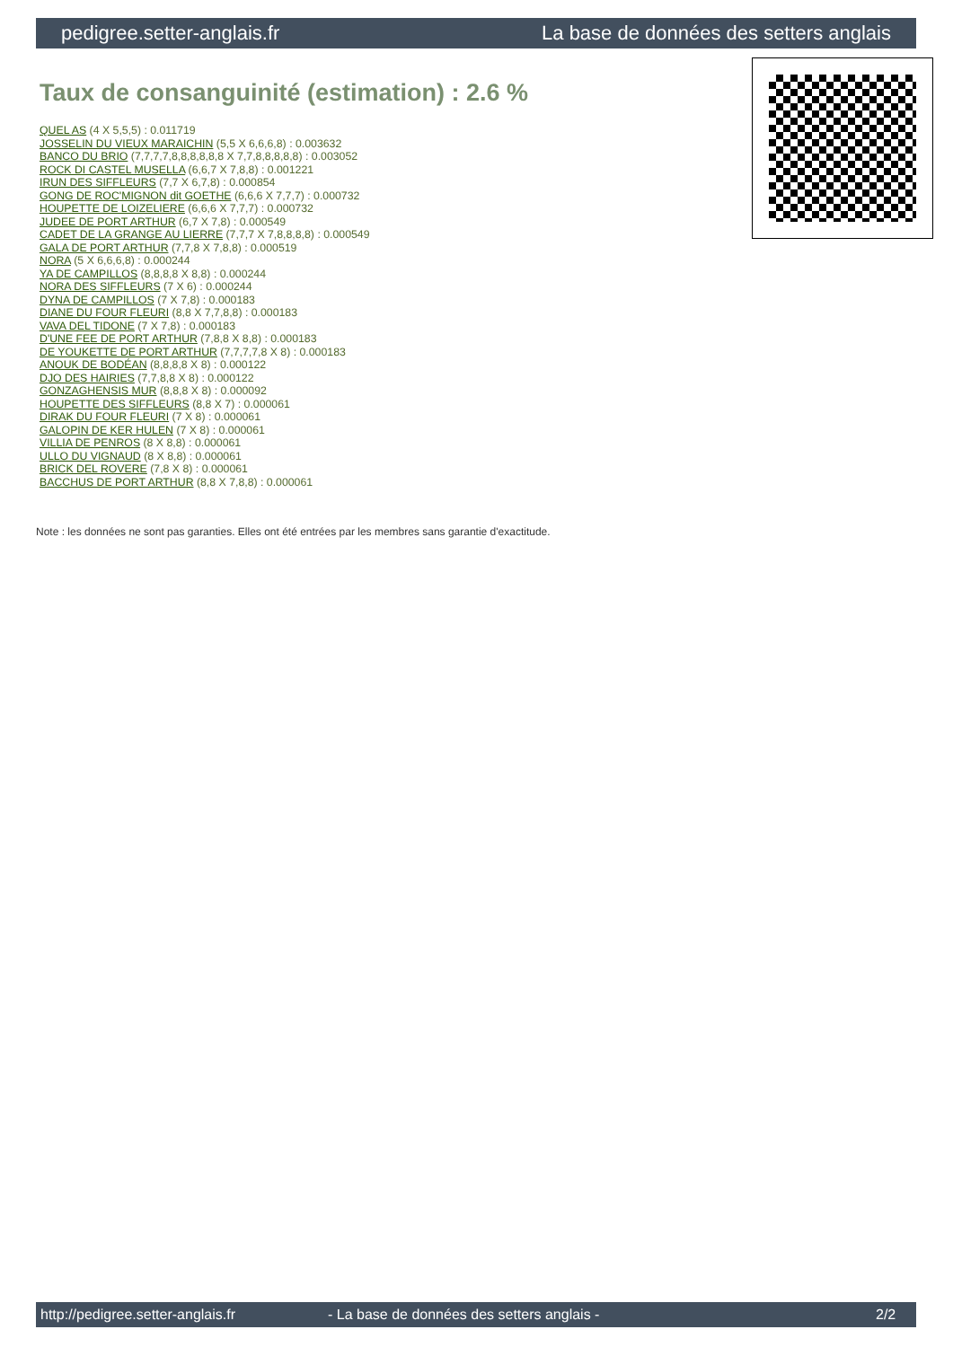pedigree.setter-anglais.fr La base de données des setters anglais
Taux de consanguinité (estimation) : 2.6 %
QUEL AS (4 X 5,5,5) : 0.011719
JOSSELIN DU VIEUX MARAICHIN (5,5 X 6,6,6,8) : 0.003632
BANCO DU BRIO (7,7,7,7,8,8,8,8,8,8 X 7,7,8,8,8,8,8) : 0.003052
ROCK DI CASTEL MUSELLA (6,6,7 X 7,8,8) : 0.001221
IRUN DES SIFFLEURS (7,7 X 6,7,8) : 0.000854
GONG DE ROC'MIGNON dit GOETHE (6,6,6 X 7,7,7) : 0.000732
HOUPETTE DE LOIZELIERE (6,6,6 X 7,7,7) : 0.000732
JUDEE DE PORT ARTHUR (6,7 X 7,8) : 0.000549
CADET DE LA GRANGE AU LIERRE (7,7,7 X 7,8,8,8,8) : 0.000549
GALA DE PORT ARTHUR (7,7,8 X 7,8,8) : 0.000519
NORA (5 X 6,6,6,8) : 0.000244
YA DE CAMPILLOS (8,8,8,8 X 8,8) : 0.000244
NORA DES SIFFLEURS (7 X 6) : 0.000244
DYNA DE CAMPILLOS (7 X 7,8) : 0.000183
DIANE DU FOUR FLEURI (8,8 X 7,7,8,8) : 0.000183
VAVA DEL TIDONE (7 X 7,8) : 0.000183
D'UNE FEE DE PORT ARTHUR (7,8,8 X 8,8) : 0.000183
DE YOUKETTE DE PORT ARTHUR (7,7,7,7,8 X 8) : 0.000183
ANOUK DE BODÉAN (8,8,8,8 X 8) : 0.000122
DJO DES HAIRIES (7,7,8,8 X 8) : 0.000122
GONZAGHENSIS MUR (8,8,8 X 8) : 0.000092
HOUPETTE DES SIFFLEURS (8,8 X 7) : 0.000061
DIRAK DU FOUR FLEURI (7 X 8) : 0.000061
GALOPIN DE KER HULEN (7 X 8) : 0.000061
VILLIA DE PENROS (8 X 8,8) : 0.000061
ULLO DU VIGNAUD (8 X 8,8) : 0.000061
BRICK DEL ROVERE (7,8 X 8) : 0.000061
BACCHUS DE PORT ARTHUR (8,8 X 7,8,8) : 0.000061
Note : les données ne sont pas garanties. Elles ont été entrées par les membres sans garantie d'exactitude.
http://pedigree.setter-anglais.fr - La base de données des setters anglais - 2/2